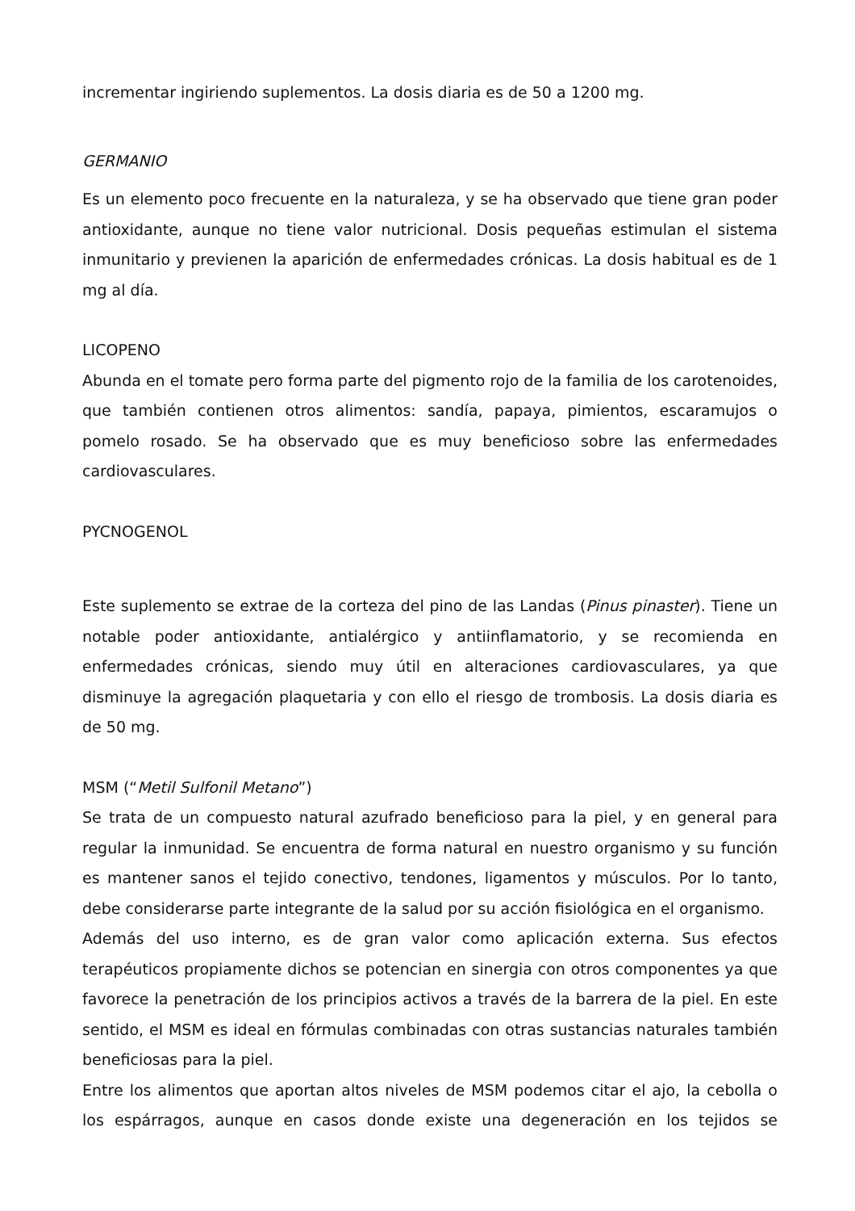incrementar ingiriendo suplementos. La dosis diaria es de 50 a 1200 mg.
GERMANIO
Es un elemento poco frecuente en la naturaleza, y se ha observado que tiene gran poder antioxidante, aunque no tiene valor nutricional. Dosis pequeñas estimulan el sistema inmunitario y previenen la aparición de enfermedades crónicas. La dosis habitual es de 1 mg al día.
LICOPENO
Abunda en el tomate pero forma parte del pigmento rojo de la familia de los carotenoides, que también contienen otros alimentos: sandía, papaya, pimientos, escaramujos o pomelo rosado. Se ha observado que es muy beneficioso sobre las enfermedades cardiovasculares.
PYCNOGENOL
Este suplemento se extrae de la corteza del pino de las Landas (Pinus pinaster). Tiene un notable poder antioxidante, antialérgico y antiinflamatorio, y se recomienda en enfermedades crónicas, siendo muy útil en alteraciones cardiovasculares, ya que disminuye la agregación plaquetaria y con ello el riesgo de trombosis. La dosis diaria es de 50 mg.
MSM (“Metil Sulfonil Metano”)
Se trata de un compuesto natural azufrado beneficioso para la piel, y en general para regular la inmunidad. Se encuentra de forma natural en nuestro organismo y su función es mantener sanos el tejido conectivo, tendones, ligamentos y músculos. Por lo tanto, debe considerarse parte integrante de la salud por su acción fisiológica en el organismo.
Además del uso interno, es de gran valor como aplicación externa. Sus efectos terapéuticos propiamente dichos se potencian en sinergia con otros componentes ya que favorece la penetración de los principios activos a través de la barrera de la piel. En este sentido, el MSM es ideal en fórmulas combinadas con otras sustancias naturales también beneficiosas para la piel.
Entre los alimentos que aportan altos niveles de MSM podemos citar el ajo, la cebolla o los espárragos, aunque en casos donde existe una degeneración en los tejidos se